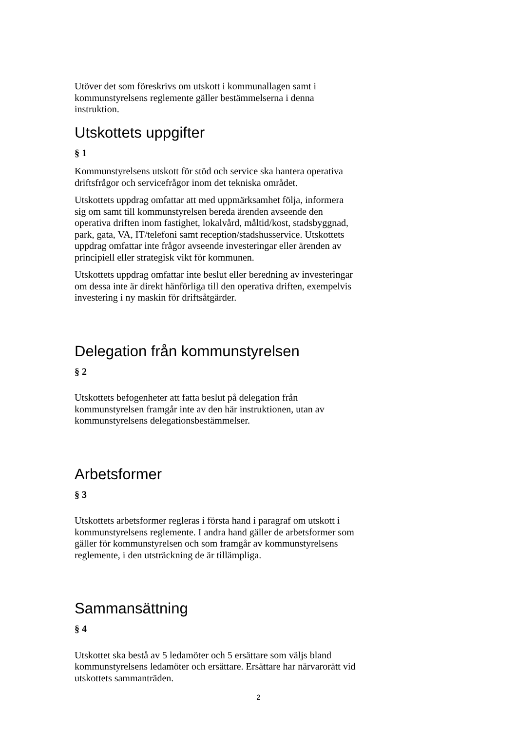Utöver det som föreskrivs om utskott i kommunallagen samt i kommunstyrelsens reglemente gäller bestämmelserna i denna instruktion.
Utskottets uppgifter
§ 1
Kommunstyrelsens utskott för stöd och service ska hantera operativa driftsfrågor och servicefrågor inom det tekniska området.
Utskottets uppdrag omfattar att med uppmärksamhet följa, informera sig om samt till kommunstyrelsen bereda ärenden avseende den operativa driften inom fastighet, lokalvård, måltid/kost, stadsbyggnad, park, gata, VA, IT/telefoni samt reception/stadshusservice. Utskottets uppdrag omfattar inte frågor avseende investeringar eller ärenden av principiell eller strategisk vikt för kommunen.
Utskottets uppdrag omfattar inte beslut eller beredning av investeringar om dessa inte är direkt hänförliga till den operativa driften, exempelvis investering i ny maskin för driftsåtgärder.
Delegation från kommunstyrelsen
§ 2
Utskottets befogenheter att fatta beslut på delegation från kommunstyrelsen framgår inte av den här instruktionen, utan av kommunstyrelsens delegationsbestämmelser.
Arbetsformer
§ 3
Utskottets arbetsformer regleras i första hand i paragraf om utskott i kommunstyrelsens reglemente. I andra hand gäller de arbetsformer som gäller för kommunstyrelsen och som framgår av kommunstyrelsens reglemente, i den utsträckning de är tillämpliga.
Sammansättning
§ 4
Utskottet ska bestå av 5 ledamöter och 5 ersättare som väljs bland kommunstyrelsens ledamöter och ersättare. Ersättare har närvarorätt vid utskottets sammanträden.
2